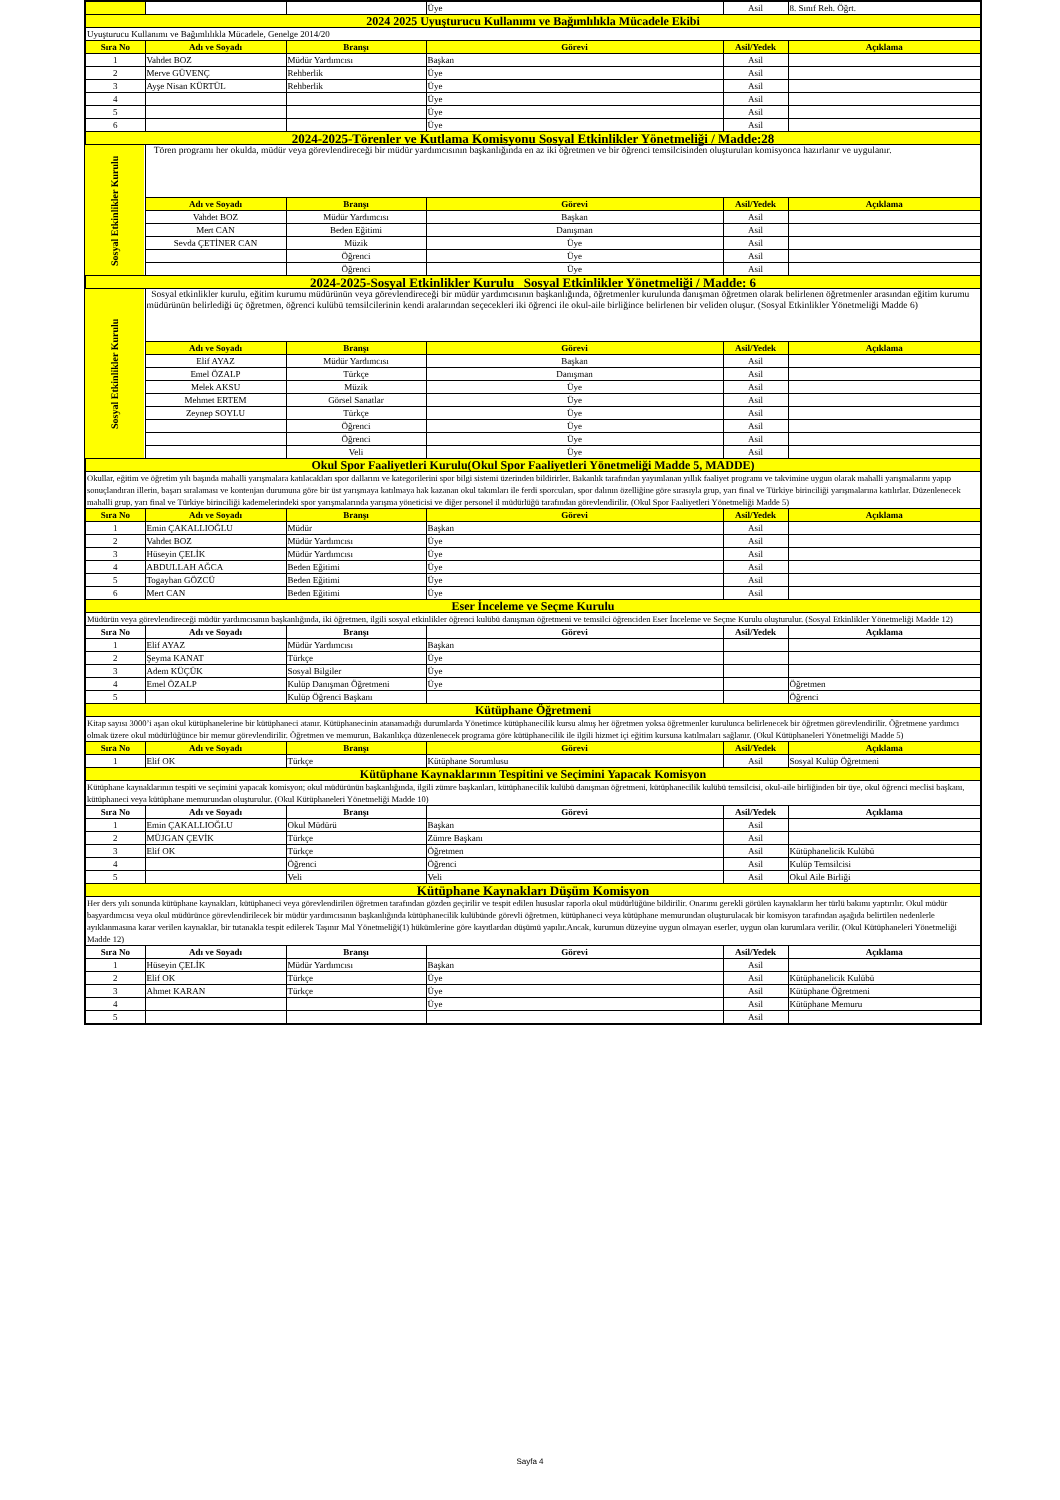| | | | Üye | Asil | 8. Sınıf Reh. Öğrt. |
| 2024 2025 Uyuşturucu Kullanımı ve Bağımlılıkla Mücadele Ekibi | | | | | |
| Uyuşturucu Kullanımı ve Bağımlılıkla Mücadele, Genelge 2014/20 | | | | | |
| Sıra No | Adı ve Soyadı | Branşı | Görevi | Asil/Yedek | Açıklama |
| 1 | Vahdet BOZ | Müdür Yardımcısı | Başkan | Asil | |
| 2 | Merve GÜVENÇ | Rehberlik | Üye | Asil | |
| 3 | Ayşe Nisan KÜRTÜL | Rehberlik | Üye | Asil | |
| 4 | | | Üye | Asil | |
| 5 | | | Üye | Asil | |
| 6 | | | Üye | Asil | |
| 2024-2025-Törenler ve Kutlama Komisyonu Sosyal Etkinlikler Yönetmeliği / Madde:28 | | | | | |
| Sosyal Etkinlikler Kurulu | Tören programı her okulda, müdür veya görevlendireceği bir müdür yardımcısının başkanlığında en az iki öğretmen ve bir öğrenci temsilcisinden oluşturulan komisyonca hazırlanır ve uygulanır. | | | | |
| | Adı ve Soyadı | Branşı | Görevi | Asil/Yedek | Açıklama |
| | Vahdet BOZ | Müdür Yardımcısı | Başkan | Asil | |
| | Mert CAN | Beden Eğitimi | Danışman | Asil | |
| | Sevda ÇETİNER CAN | Müzik | Üye | Asil | |
| | | Öğrenci | Üye | Asil | |
| | | Öğrenci | Üye | Asil | |
| 2024-2025-Sosyal Etkinlikler Kurulu Sosyal Etkinlikler Yönetmeliği / Madde: 6 | | | | | |
| Sosyal Etkinlikler Kurulu | Sosyal etkinlikler kurulu, eğitim kurumu müdürünün veya görevlendireceği bir müdür yardımcısının başkanlığında, öğretmenler kurulunda danışman öğretmen olarak belirlenen öğretmenler arasından eğitim kurumu müdürünün belirlediği üç öğretmen, öğrenci kulübü temsilcilerinin kendi aralarından seçecekleri iki öğrenci ile okul-aile birliğince belirlenen bir veliden oluşur. (Sosyal Etkinlikler Yönetmeliği Madde 6) | | | | |
| | Adı ve Soyadı | Branşı | Görevi | Asil/Yedek | Açıklama |
| | Elif AYAZ | Müdür Yardımcısı | Başkan | Asil | |
| | Emel ÖZALP | Türkçe | Danışman | Asil | |
| | Melek AKSU | Müzik | Üye | Asil | |
| | Mehmet ERTEM | Görsel Sanatlar | Üye | Asil | |
| | Zeynep SOYLU | Türkçe | Üye | Asil | |
| | | Öğrenci | Üye | Asil | |
| | | Öğrenci | Üye | Asil | |
| | | Veli | Üye | Asil | |
| Okul Spor Faaliyetleri Kurulu(Okul Spor Faaliyetleri Yönetmeliği Madde 5, MADDE) | | | | | |
| Okullar, eğitim ve öğretim yılı başında mahalli yarışmalara katılacakları spor dallarını ve kategorilerini spor bilgi sistemi üzerinden bildirirler. Bakanlık tarafından yayımlanan yıllık faaliyet programı ve takvimine uygun olarak mahalli yarışmalarını yapıp sonuçlandıran illerin, başarı sıralaması ve kontenjan durumuna göre bir üst yarışmaya katılmaya hak kazanan okul takımları ile ferdi sporcuları, spor dalının özelliğine göre sırasıyla grup, yarı final ve Türkiye birinciliği yarışmalarına katılırlar. Düzenlenecek mahalli grup, yarı final ve Türkiye birinciliği kademelerindeki spor yarışmalarında yarışma yöneticisi ve diğer personel il müdürlüğü tarafından görevlendirilir. (Okul Spor Faaliyetleri Yönetmeliği Madde 5) | | | | | |
| Sıra No | Adı ve Soyadı | Branşı | Görevi | Asil/Yedek | Açıklama |
| 1 | Emin ÇAKALLIOĞLU | Müdür | Başkan | Asil | |
| 2 | Vahdet BOZ | Müdür Yardımcısı | Üye | Asil | |
| 3 | Hüseyin ÇELİK | Müdür Yardımcısı | Üye | Asil | |
| 4 | ABDULLAH AĞCA | Beden Eğitimi | Üye | Asil | |
| 5 | Togayhan GÖZCÜ | Beden Eğitimi | Üye | Asil | |
| 6 | Mert CAN | Beden Eğitimi | Üye | Asil | |
| Eser İnceleme ve Seçme Kurulu | | | | | |
| Müdürün veya görevlendireceği müdür yardımcısının başkanlığında, iki öğretmen, ilgili sosyal etkinlikler öğrenci kulübü danışman öğretmeni ve temsilci öğrenciden Eser İnceleme ve Seçme Kurulu oluşturulur. (Sosyal Etkinlikler Yönetmeliği Madde 12) | | | | | |
| Sıra No | Adı ve Soyadı | Branşı | Görevi | Asil/Yedek | Açıklama |
| 1 | Elif AYAZ | Müdür Yardımcısı | Başkan | | |
| 2 | Şeyma KANAT | Türkçe | Üye | | |
| 3 | Adem KÜÇÜK | Sosyal Bilgiler | Üye | | |
| 4 | Emel ÖZALP | Kulüp Danışman Öğretmeni | Üye | | Öğretmen |
| 5 | | Kulüp Öğrenci Başkanı | | | Öğrenci |
| Kütüphane Öğretmeni | | | | | |
| Kitap sayısı 3000’i aşan okul kütüphanelerine bir kütüphaneci atanır. Kütüphanecinin atanamadığı durumlarda Yönetimce kütüphanecilik kursu almış her öğretmen yoksa öğretmenler kurulunca belirlenecek bir öğretmen görevlendirilir. Öğretmene yardımcı olmak üzere okul müdürlüğünce bir memur görevlendirilir. Öğretmen ve memurun, Bakanlıkça düzenlenecek programa göre kütüphanecilik ile ilgili hizmet içi eğitim kursuna katılmaları sağlanır. (Okul Kütüphaneleri Yönetmeliği Madde 5) | | | | | |
| Sıra No | Adı ve Soyadı | Branşı | Görevi | Asil/Yedek | Açıklama |
| 1 | Elif OK | Türkçe | Kütüphane Sorumlusu | Asil | Sosyal Kulüp Öğretmeni |
| Kütüphane Kaynaklarının Tespitini ve Seçimini Yapacak Komisyon | | | | | |
| Kütüphane kaynaklarının tespiti ve seçimini yapacak komisyon; okul müdürünün başkanlığında, ilgili zümre başkanları, kütüphanecilik kulübü danışman öğretmeni, kütüphanecilik kulübü temsilcisi, okul-aile birliğinden bir üye, okul öğrenci meclisi başkanı, kütüphaneci veya kütüphane memurundan oluşturulur. (Okul Kütüphaneleri Yönetmeliği Madde 10) | | | | | |
| Sıra No | Adı ve Soyadı | Branşı | Görevi | Asil/Yedek | Açıklama |
| 1 | Emin ÇAKALLIOĞLU | Okul Müdürü | Başkan | Asil | |
| 2 | MÜJGAN ÇEVİK | Türkçe | Zümre Başkanı | Asil | |
| 3 | Elif OK | Türkçe | Öğretmen | Asil | Kütüphanelicik Kulübü |
| 4 | | Öğrenci | Öğrenci | Asil | Kulüp Temsilcisi |
| 5 | | Veli | Veli | Asil | Okul Aile Birliği |
| Kütüphane Kaynakları Düşüm Komisyon | | | | | |
| Her ders yılı sonunda kütüphane kaynakları, kütüphaneci veya görevlendirilen öğretmen tarafından gözden geçirilir ve tespit edilen hususlar raporla okul müdürlüğüne bildirilir. Onarımı gerekli görülen kaynakların her türlü bakımı yaptırılır. Okul müdür başyardımcısı veya okul müdürünce görevlendirilecek bir müdür yardımcısının başkanlığında kütüphanecilik kulübünde görevli öğretmen, kütüphaneci veya kütüphane memurundan oluşturulacak bir komisyon tarafından aşağıda belirtilen nedenlerle ayıklanmasına karar verilen kaynaklar, bir tutanakla tespit edilerek Taşınır Mal Yönetmeliği(1) hükümlerine göre kayıtlardan düşümü yapılır.Ancak, kurumun düzeyine uygun olmayan eserler, uygun olan kurumlara verilir. (Okul Kütüphaneleri Yönetmeliği Madde 12) | | | | | |
| Sıra No | Adı ve Soyadı | Branşı | Görevi | Asil/Yedek | Açıklama |
| 1 | Hüseyin ÇELİK | Müdür Yardımcısı | Başkan | Asil | |
| 2 | Elif OK | Türkçe | Üye | Asil | Kütüphanelicik Kulübü |
| 3 | Ahmet KARAN | Türkçe | Üye | Asil | Kütüphane Öğretmeni |
| 4 | | | Üye | Asil | Kütüphane Memuru |
| 5 | | | | Asil | |
Sayfa 4